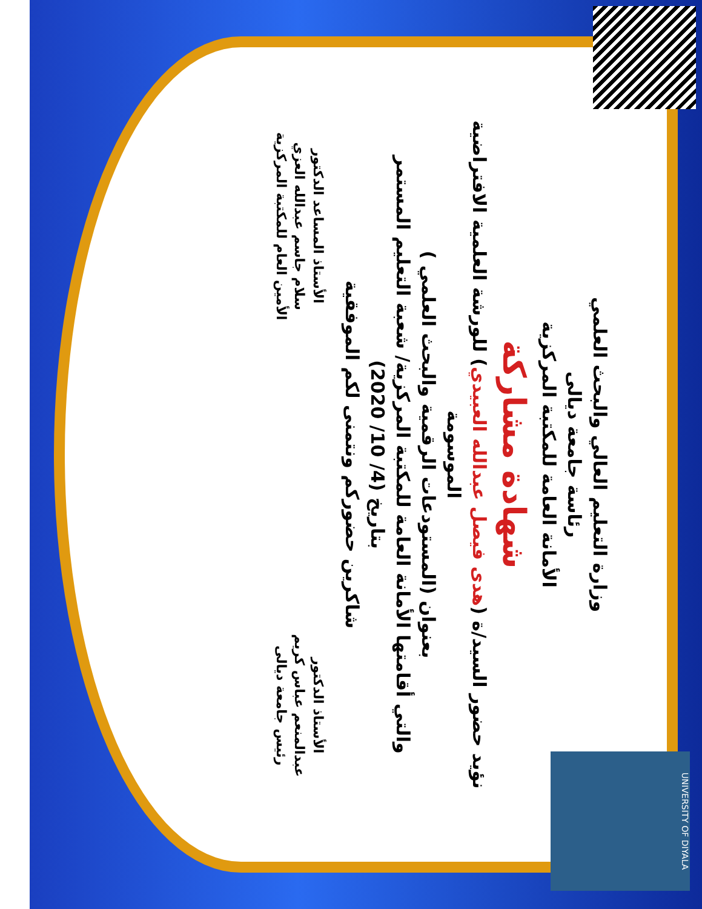وزارة التعليم العالي والبحث العلمي
رئاسة جامعة ديالى
الأمانة العامة للمكتبة المركزية
شهادة مشاركة
نؤيد حضور السيد/ة (هدى فيصل عبدالله العبيدي) للورشة العلمية الافتراضية الموسومة
بعنوان (المستودعات الرقمية والبحث العلمي )
والتي أقامتها الأمانة العامة للمكتبة المركزية/ شعبة التعليم المستمر
بتاريخ (4/ 10/ 2020)
شاكرين حضوركم ونتمنى لكم الموفقية
الأستاذ الدكتور
عبدالمنعم عباس كريم
رئيس جامعة ديالى
الأستاذ المساعد الدكتور
سلام جاسم عبدالله العزي
الأمين العام للمكتبة المركزية
UNIVERSITY OF DIYALA